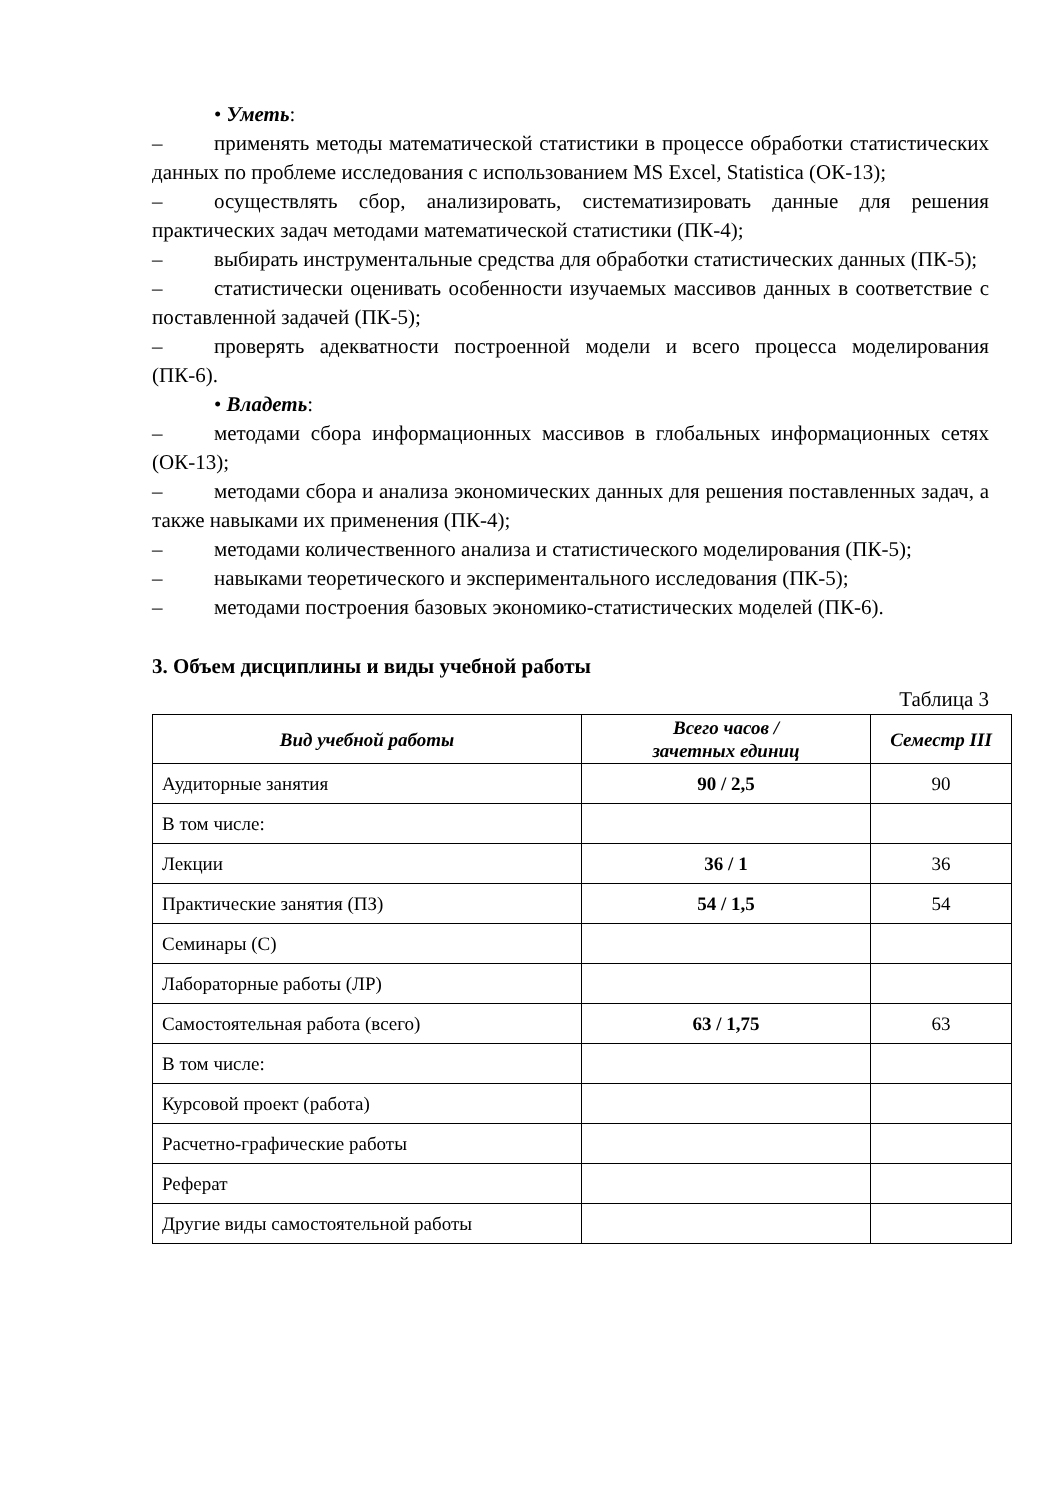• Уметь:
– применять методы математической статистики в процессе обработки статистических данных по проблеме исследования с использованием MS Excel, Statistica (ОК-13);
– осуществлять сбор, анализировать, систематизировать данные для решения практических задач методами математической статистики (ПК-4);
– выбирать инструментальные средства для обработки статистических данных (ПК-5);
– статистически оценивать особенности изучаемых массивов данных в соответствие с поставленной задачей (ПК-5);
– проверять адекватности построенной модели и всего процесса моделирования (ПК-6).
• Владеть:
– методами сбора информационных массивов в глобальных информационных сетях (ОК-13);
– методами сбора и анализа экономических данных для решения поставленных задач, а также навыками их применения (ПК-4);
– методами количественного анализа и статистического моделирования (ПК-5);
– навыками теоретического и экспериментального исследования (ПК-5);
– методами построения базовых экономико-статистических моделей (ПК-6).
3. Объем дисциплины и виды учебной работы
Таблица 3
| Вид учебной работы | Всего часов / зачетных единиц | Семестр III |
| --- | --- | --- |
| Аудиторные занятия | 90 / 2,5 | 90 |
| В том числе: | | |
| Лекции | 36 / 1 | 36 |
| Практические занятия (ПЗ) | 54 / 1,5 | 54 |
| Семинары (С) | | |
| Лабораторные работы (ЛР) | | |
| Самостоятельная работа (всего) | 63 / 1,75 | 63 |
| В том числе: | | |
| Курсовой проект (работа) | | |
| Расчетно-графические работы | | |
| Реферат | | |
| Другие виды самостоятельной работы | | |